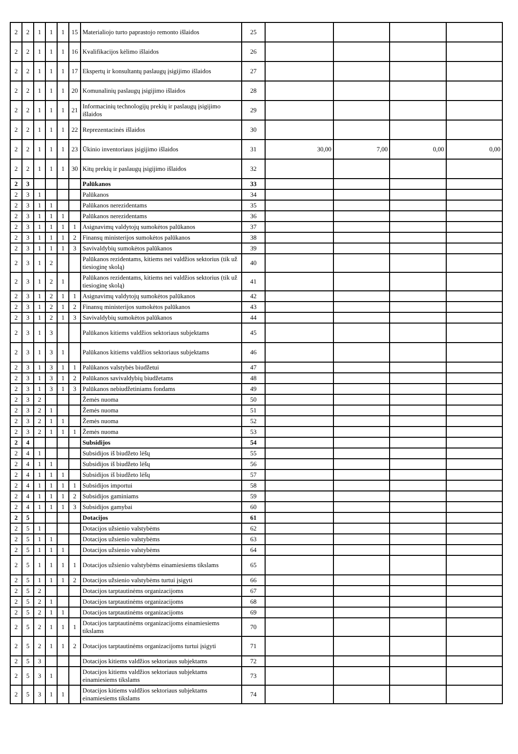| 2 | 2 | 1 | 1 | 1 | 15 | Materialiojo turto paprastojo remonto išlaidos | 25 | | | | |
| 2 | 2 | 1 | 1 | 1 | 16 | Kvalifikacijos kėlimo išlaidos | 26 | | | | |
| 2 | 2 | 1 | 1 | 1 | 17 | Ekspertų ir konsultantų paslaugų įsigijimo išlaidos | 27 | | | | |
| 2 | 2 | 1 | 1 | 1 | 20 | Komunalinių paslaugų įsigijimo išlaidos | 28 | | | | |
| 2 | 2 | 1 | 1 | 1 | 21 | Informacinių technologijų prekių ir paslaugų įsigijimo išlaidos | 29 | | | | |
| 2 | 2 | 1 | 1 | 1 | 22 | Reprezentacinės išlaidos | 30 | | | | |
| 2 | 2 | 1 | 1 | 1 | 23 | Ūkinio inventoriaus įsigijimo išlaidos | 31 | 30,00 | 7,00 | 0,00 | 0,00 |
| 2 | 2 | 1 | 1 | 1 | 30 | Kitų prekių ir paslaugų įsigijimo išlaidos | 32 | | | | |
| 2 | 3 | | | | | Palūkanos | 33 | | | | |
| 2 | 3 | 1 | | | | Palūkanos | 34 | | | | |
| 2 | 3 | 1 | 1 | | | Palūkanos nerezidentams | 35 | | | | |
| 2 | 3 | 1 | 1 | 1 | | Palūkanos nerezidentams | 36 | | | | |
| 2 | 3 | 1 | 1 | 1 | 1 | Asignavimų valdytojų sumokėtos palūkanos | 37 | | | | |
| 2 | 3 | 1 | 1 | 1 | 2 | Finansų ministerijos sumokėtos palūkanos | 38 | | | | |
| 2 | 3 | 1 | 1 | 1 | 3 | Savivaldybių sumokėtos palūkanos | 39 | | | | |
| 2 | 3 | 1 | 2 | | | Palūkanos rezidentams, kitiems nei valdžios sektorius (tik už tiesioginę skolą) | 40 | | | | |
| 2 | 3 | 1 | 2 | 1 | | Palūkanos rezidentams, kitiems nei valdžios sektorius (tik už tiesioginę skolą) | 41 | | | | |
| 2 | 3 | 1 | 2 | 1 | 1 | Asignavimų valdytojų sumokėtos palūkanos | 42 | | | | |
| 2 | 3 | 1 | 2 | 1 | 2 | Finansų ministerijos sumokėtos palūkanos | 43 | | | | |
| 2 | 3 | 1 | 2 | 1 | 3 | Savivaldybių sumokėtos palūkanos | 44 | | | | |
| 2 | 3 | 1 | 3 | | | Palūkanos kitiems valdžios sektoriaus subjektams | 45 | | | | |
| 2 | 3 | 1 | 3 | 1 | | Palūkanos kitiems valdžios sektoriaus subjektams | 46 | | | | |
| 2 | 3 | 1 | 3 | 1 | 1 | Palūkanos valstybės biudžetui | 47 | | | | |
| 2 | 3 | 1 | 3 | 1 | 2 | Palūkanos savivaldybių biudžetams | 48 | | | | |
| 2 | 3 | 1 | 3 | 1 | 3 | Palūkanos nebiudžetiniams fondams | 49 | | | | |
| 2 | 3 | 2 | | | | Žemės nuoma | 50 | | | | |
| 2 | 3 | 2 | 1 | | | Žemės nuoma | 51 | | | | |
| 2 | 3 | 2 | 1 | 1 | | Žemės nuoma | 52 | | | | |
| 2 | 3 | 2 | 1 | 1 | 1 | Žemės nuoma | 53 | | | | |
| 2 | 4 | | | | | Subsidijos | 54 | | | | |
| 2 | 4 | 1 | | | | Subsidijos iš biudžeto lėšų | 55 | | | | |
| 2 | 4 | 1 | 1 | | | Subsidijos iš biudžeto lėšų | 56 | | | | |
| 2 | 4 | 1 | 1 | 1 | | Subsidijos iš biudžeto lėšų | 57 | | | | |
| 2 | 4 | 1 | 1 | 1 | 1 | Subsidijos importui | 58 | | | | |
| 2 | 4 | 1 | 1 | 1 | 2 | Subsidijos gaminiams | 59 | | | | |
| 2 | 4 | 1 | 1 | 1 | 3 | Subsidijos gamybai | 60 | | | | |
| 2 | 5 | | | | | Dotacijos | 61 | | | | |
| 2 | 5 | 1 | | | | Dotacijos užsienio valstybėms | 62 | | | | |
| 2 | 5 | 1 | 1 | | | Dotacijos užsienio valstybėms | 63 | | | | |
| 2 | 5 | 1 | 1 | 1 | | Dotacijos užsienio valstybėms | 64 | | | | |
| 2 | 5 | 1 | 1 | 1 | 1 | Dotacijos užsienio valstybėms einamiesiems tikslams | 65 | | | | |
| 2 | 5 | 1 | 1 | 1 | 2 | Dotacijos užsienio valstybėms turtui įsigyti | 66 | | | | |
| 2 | 5 | 2 | | | | Dotacijos tarptautinėms organizacijoms | 67 | | | | |
| 2 | 5 | 2 | 1 | | | Dotacijos tarptautinėms organizacijoms | 68 | | | | |
| 2 | 5 | 2 | 1 | 1 | | Dotacijos tarptautinėms organizacijoms | 69 | | | | |
| 2 | 5 | 2 | 1 | 1 | 1 | Dotacijos tarptautinėms organizacijoms einamiesiems tikslams | 70 | | | | |
| 2 | 5 | 2 | 1 | 1 | 2 | Dotacijos tarptautinėms organizacijoms turtui įsigyti | 71 | | | | |
| 2 | 5 | 3 | | | | Dotacijos kitiems valdžios sektoriaus subjektams | 72 | | | | |
| 2 | 5 | 3 | 1 | | | Dotacijos kitiems valdžios sektoriaus subjektams einamiesiems tikslams | 73 | | | | |
| 2 | 5 | 3 | 1 | 1 | | Dotacijos kitiems valdžios sektoriaus subjektams einamiesiems tikslams | 74 | | | | |